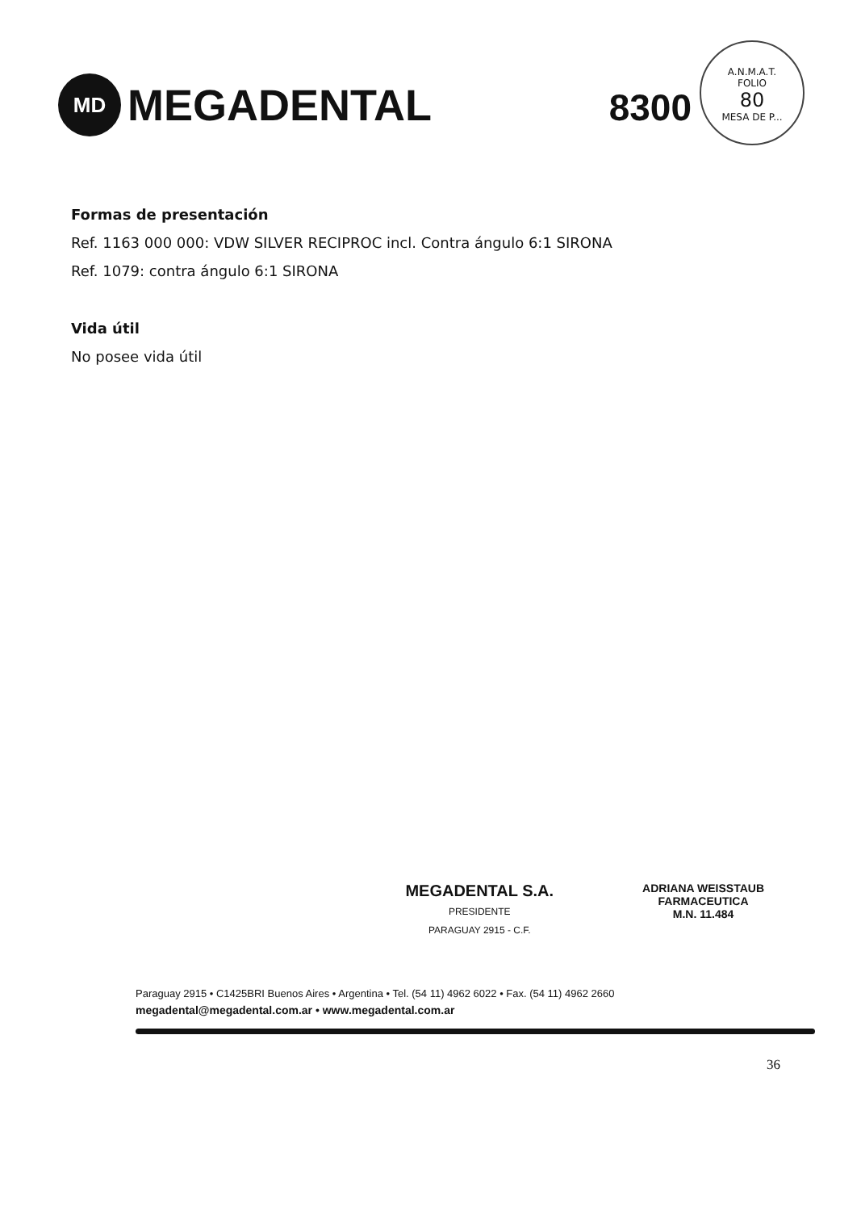MD
MEGADENTAL
8300
A.N.M.A.T.
FOLIO
80
MESA DE P...
Formas de presentación
Ref. 1163 000 000: VDW SILVER RECIPROC incl. Contra ángulo 6:1 SIRONA
Ref. 1079: contra ángulo 6:1 SIRONA
Vida útil
No posee vida útil
MEGADENTAL S.A.
PRESIDENTE
PARAGUAY 2915 - C.F.
ADRIANA WEISSTAUB
FARMACEUTICA
M.N. 11.484
Paraguay 2915 • C1425BRI Buenos Aires • Argentina • Tel. (54 11) 4962 6022 • Fax. (54 11) 4962 2660
megadental@megadental.com.ar • www.megadental.com.ar
36